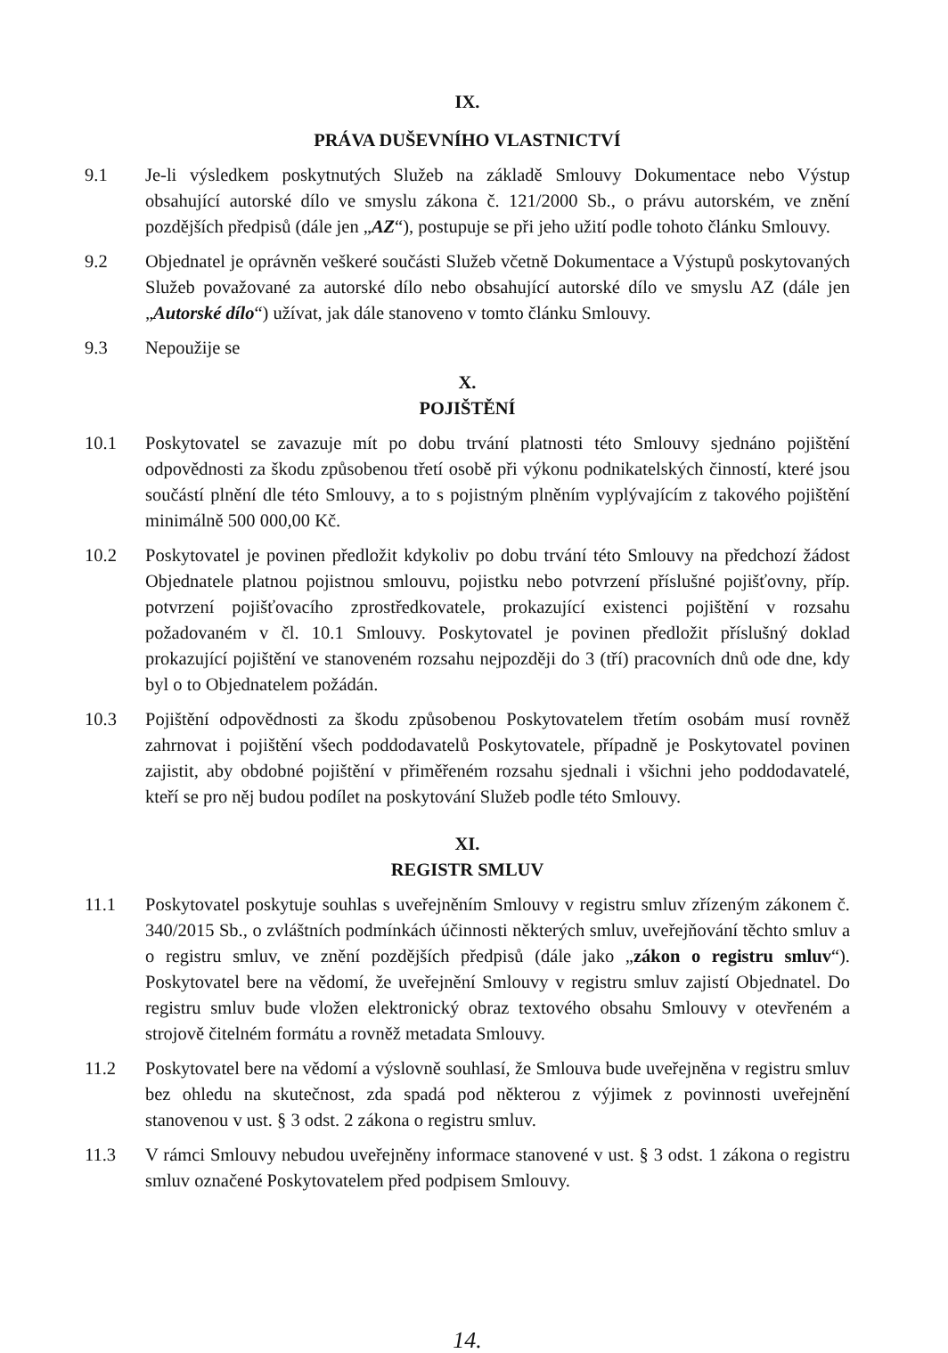IX.
PRÁVA DUŠEVNÍHO VLASTNICTVÍ
9.1 Je-li výsledkem poskytnutých Služeb na základě Smlouvy Dokumentace nebo Výstup obsahující autorské dílo ve smyslu zákona č. 121/2000 Sb., o právu autorském, ve znění pozdějších předpisů (dále jen „AZ“), postupuje se při jeho užití podle tohoto článku Smlouvy.
9.2 Objednatel je oprávněn veškeré součásti Služeb včetně Dokumentace a Výstupů poskytovaných Služeb považované za autorské dílo nebo obsahující autorské dílo ve smyslu AZ (dále jen „Autorské dílo“) užívat, jak dále stanoveno v tomto článku Smlouvy.
9.3 Nepoužije se
X.
POJIŠTĚNÍ
10.1 Poskytovatel se zavazuje mít po dobu trvání platnosti této Smlouvy sjednáno pojištění odpovědnosti za škodu způsobenou třetí osobě při výkonu podnikatelských činností, které jsou součástí plnění dle této Smlouvy, a to s pojistným plněním vyplývajícím z takového pojištění minimálně 500 000,00 Kč.
10.2 Poskytovatel je povinen předložit kdykoliv po dobu trvání této Smlouvy na předchozí žádost Objednatele platnou pojistnou smlouvu, pojistku nebo potvrzení příslušné pojišťovny, příp. potvrzení pojišťovacího zprostředkovatele, prokazující existenci pojištění v rozsahu požadovaném v čl. 10.1 Smlouvy. Poskytovatel je povinen předložit příslušný doklad prokazující pojištění ve stanoveném rozsahu nejpozději do 3 (tří) pracovních dnů ode dne, kdy byl o to Objednatelem požádán.
10.3 Pojištění odpovědnosti za škodu způsobenou Poskytovatelem třetím osobám musí rovněž zahrnovat i pojištění všech poddodavatelů Poskytovatele, případně je Poskytovatel povinen zajistit, aby obdobné pojištění v přiměřeném rozsahu sjednali i všichni jeho poddodavatelé, kteří se pro něj budou podílet na poskytování Služeb podle této Smlouvy.
XI.
REGISTR SMLUV
11.1 Poskytovatel poskytuje souhlas s uveřejněním Smlouvy v registru smluv zřízeným zákonem č. 340/2015 Sb., o zvláštních podmínkách účinnosti některých smluv, uveřejňování těchto smluv a o registru smluv, ve znění pozdějších předpisů (dále jako „zákon o registru smluv“). Poskytovatel bere na vědomí, že uveřejnění Smlouvy v registru smluv zajistí Objednatel. Do registru smluv bude vložen elektronický obraz textového obsahu Smlouvy v otevřeném a strojově čitelném formátu a rovněž metadata Smlouvy.
11.2 Poskytovatel bere na vědomí a výslovně souhlasí, že Smlouva bude uveřejněna v registru smluv bez ohledu na skutečnost, zda spadá pod některou z výjimek z povinnosti uveřejnění stanovenou v ust. § 3 odst. 2 zákona o registru smluv.
11.3 V rámci Smlouvy nebudou uveřejněny informace stanovené v ust. § 3 odst. 1 zákona o registru smluv označené Poskytovatelem před podpisem Smlouvy.
14.